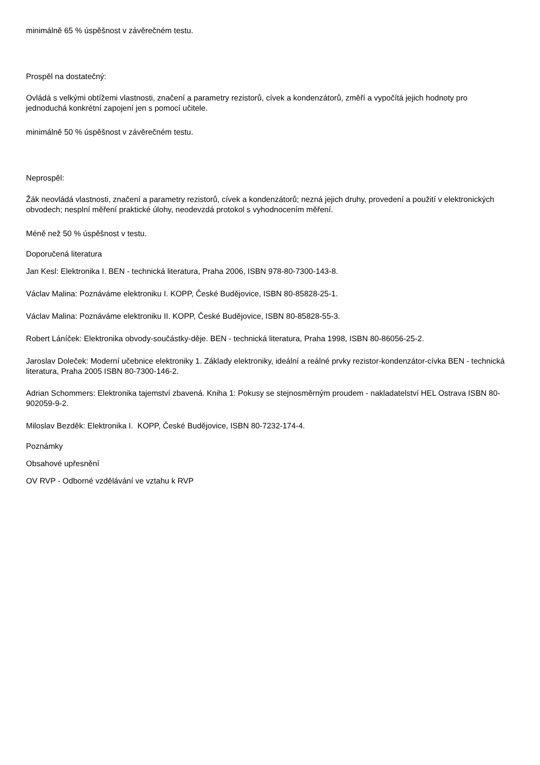minimálně 65 % úspěšnost v závěrečném testu.
Prospěl na dostatečný:
Ovládá s velkými obtížemi vlastnosti, značení a parametry rezistorů, cívek a kondenzátorů, změří a vypočítá jejich hodnoty pro jednoduchá konkrétní zapojení jen s pomocí učitele.
minimálně 50 % úspěšnost v závěrečném testu.
Neprospěl:
Žák neovládá vlastnosti, značení a parametry rezistorů, cívek a kondenzátorů; nezná jejich druhy, provedení a použití v elektronických obvodech; nesplní měření praktické úlohy, neodevzdá protokol s vyhodnocením měření.
Méně než 50 % úspěšnost v testu.
Doporučená literatura
Jan Kesl: Elektronika I. BEN - technická literatura, Praha 2006, ISBN 978-80-7300-143-8.
Václav Malina: Poznáváme elektroniku I. KOPP, České Budějovice, ISBN 80-85828-25-1.
Václav Malina: Poznáváme elektroniku II. KOPP, České Budějovice, ISBN 80-85828-55-3.
Robert Láníček: Elektronika obvody-součástky-děje. BEN - technická literatura, Praha 1998, ISBN 80-86056-25-2.
Jaroslav Doleček: Moderní učebnice elektroniky 1. Základy elektroniky, ideální a reálné prvky rezistor-kondenzátor-cívka BEN - technická literatura, Praha 2005 ISBN 80-7300-146-2.
Adrian Schommers: Elektronika tajemství zbavená. Kniha 1: Pokusy se stejnosměrným proudem - nakladatelství HEL Ostrava ISBN 80-902059-9-2.
Miloslav Bezděk: Elektronika I. KOPP, České Budějovice, ISBN 80-7232-174-4.
Poznámky
Obsahové upřesnění
OV RVP - Odborné vzdělávání ve vztahu k RVP